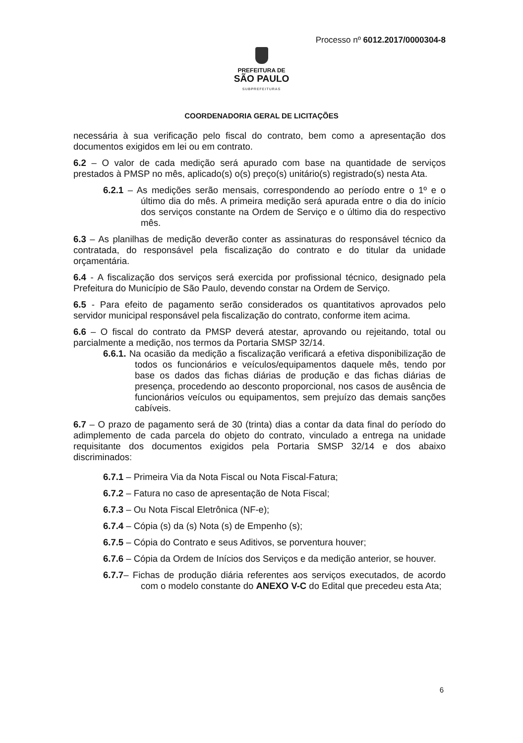Processo nº 6012.2017/0000304-8
PREFEITURA DE
SÃO PAULO
SUBPREFEITURAS
COORDENADORIA GERAL DE LICITAÇÕES
necessária à sua verificação pelo fiscal do contrato, bem como a apresentação dos documentos exigidos em lei ou em contrato.
6.2 – O valor de cada medição será apurado com base na quantidade de serviços prestados à PMSP no mês, aplicado(s) o(s) preço(s) unitário(s) registrado(s) nesta Ata.
6.2.1 – As medições serão mensais, correspondendo ao período entre o 1º e o último dia do mês. A primeira medição será apurada entre o dia do início dos serviços constante na Ordem de Serviço e o último dia do respectivo mês.
6.3 – As planilhas de medição deverão conter as assinaturas do responsável técnico da contratada, do responsável pela fiscalização do contrato e do titular da unidade orçamentária.
6.4 - A fiscalização dos serviços será exercida por profissional técnico, designado pela Prefeitura do Município de São Paulo, devendo constar na Ordem de Serviço.
6.5 - Para efeito de pagamento serão considerados os quantitativos aprovados pelo servidor municipal responsável pela fiscalização do contrato, conforme item acima.
6.6 – O fiscal do contrato da PMSP deverá atestar, aprovando ou rejeitando, total ou parcialmente a medição, nos termos da Portaria SMSP 32/14.
6.6.1. Na ocasião da medição a fiscalização verificará a efetiva disponibilização de todos os funcionários e veículos/equipamentos daquele mês, tendo por base os dados das fichas diárias de produção e das fichas diárias de presença, procedendo ao desconto proporcional, nos casos de ausência de funcionários veículos ou equipamentos, sem prejuízo das demais sanções cabíveis.
6.7 – O prazo de pagamento será de 30 (trinta) dias a contar da data final do período do adimplemento de cada parcela do objeto do contrato, vinculado a entrega na unidade requisitante dos documentos exigidos pela Portaria SMSP 32/14 e dos abaixo discriminados:
6.7.1 – Primeira Via da Nota Fiscal ou Nota Fiscal-Fatura;
6.7.2 – Fatura no caso de apresentação de Nota Fiscal;
6.7.3 – Ou Nota Fiscal Eletrônica (NF-e);
6.7.4 – Cópia (s) da (s) Nota (s) de Empenho (s);
6.7.5 – Cópia do Contrato e seus Aditivos, se porventura houver;
6.7.6 – Cópia da Ordem de Inícios dos Serviços e da medição anterior, se houver.
6.7.7– Fichas de produção diária referentes aos serviços executados, de acordo com o modelo constante do ANEXO V-C do Edital que precedeu esta Ata;
6